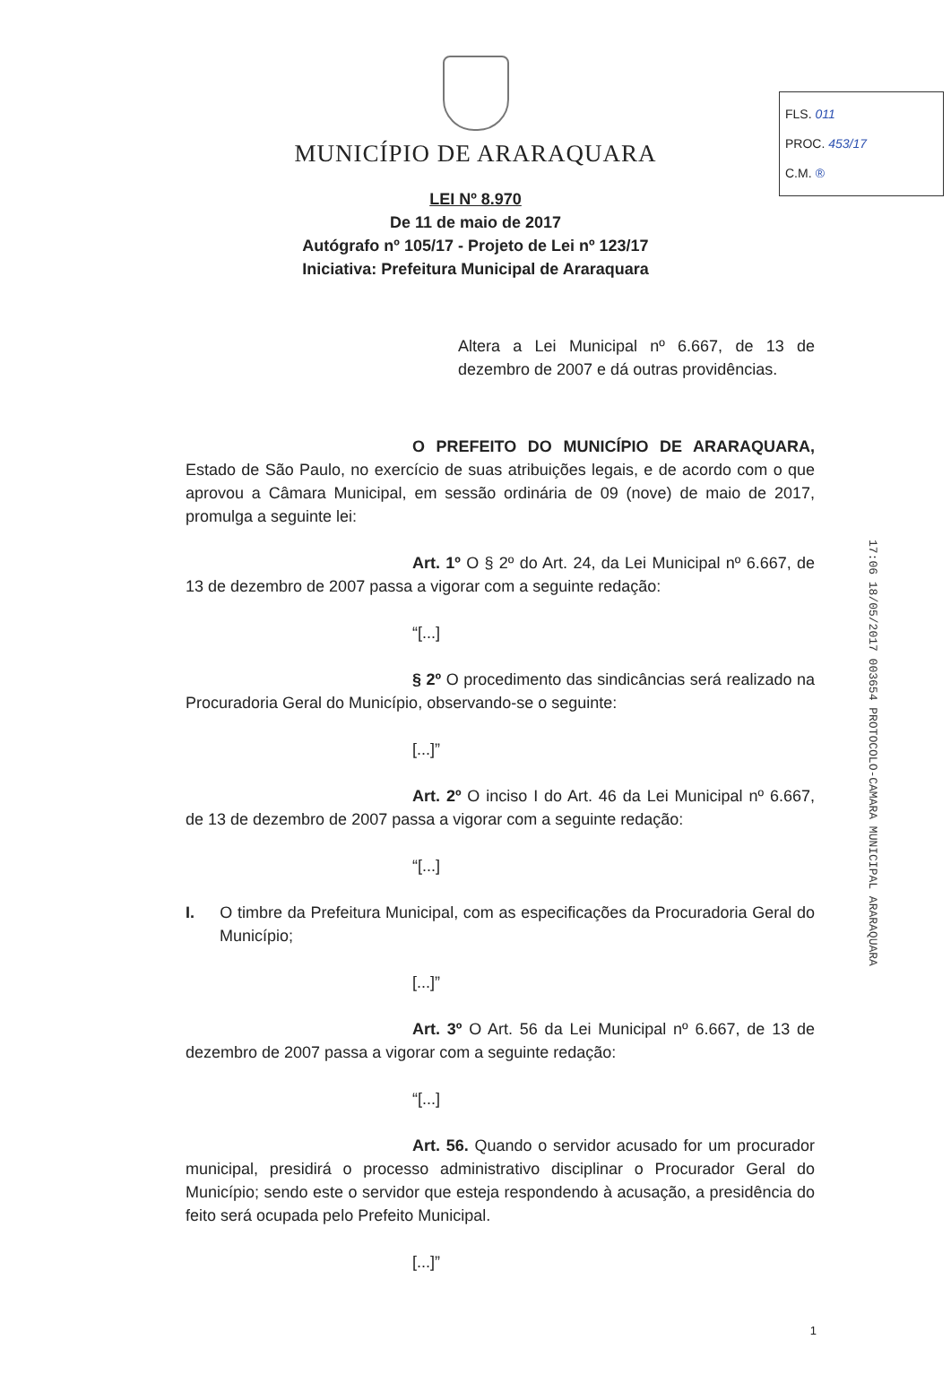FLS. 011
PROC. 453/17
C.M. ®
17:06 18/05/2017 003654 PROTOCOLO-CAMARA MUNICIPAL ARARAQUARA
MUNICÍPIO DE ARARAQUARA
LEI Nº 8.970
De 11 de maio de 2017
Autógrafo nº 105/17 - Projeto de Lei nº 123/17
Iniciativa: Prefeitura Municipal de Araraquara
Altera a Lei Municipal nº 6.667, de 13 de dezembro de 2007 e dá outras providências.
O PREFEITO DO MUNICÍPIO DE ARARAQUARA, Estado de São Paulo, no exercício de suas atribuições legais, e de acordo com o que aprovou a Câmara Municipal, em sessão ordinária de 09 (nove) de maio de 2017, promulga a seguinte lei:
Art. 1º O § 2º do Art. 24, da Lei Municipal nº 6.667, de 13 de dezembro de 2007 passa a vigorar com a seguinte redação:
“[...]
§ 2º O procedimento das sindicâncias será realizado na Procuradoria Geral do Município, observando-se o seguinte:
[...]”
Art. 2º O inciso I do Art. 46 da Lei Municipal nº 6.667, de 13 de dezembro de 2007 passa a vigorar com a seguinte redação:
“[...]
I. O timbre da Prefeitura Municipal, com as especificações da Procuradoria Geral do Município;
[...]”
Art. 3º O Art. 56 da Lei Municipal nº 6.667, de 13 de dezembro de 2007 passa a vigorar com a seguinte redação:
“[...]
Art. 56. Quando o servidor acusado for um procurador municipal, presidirá o processo administrativo disciplinar o Procurador Geral do Município; sendo este o servidor que esteja respondendo à acusação, a presidência do feito será ocupada pelo Prefeito Municipal.
[...]”
1